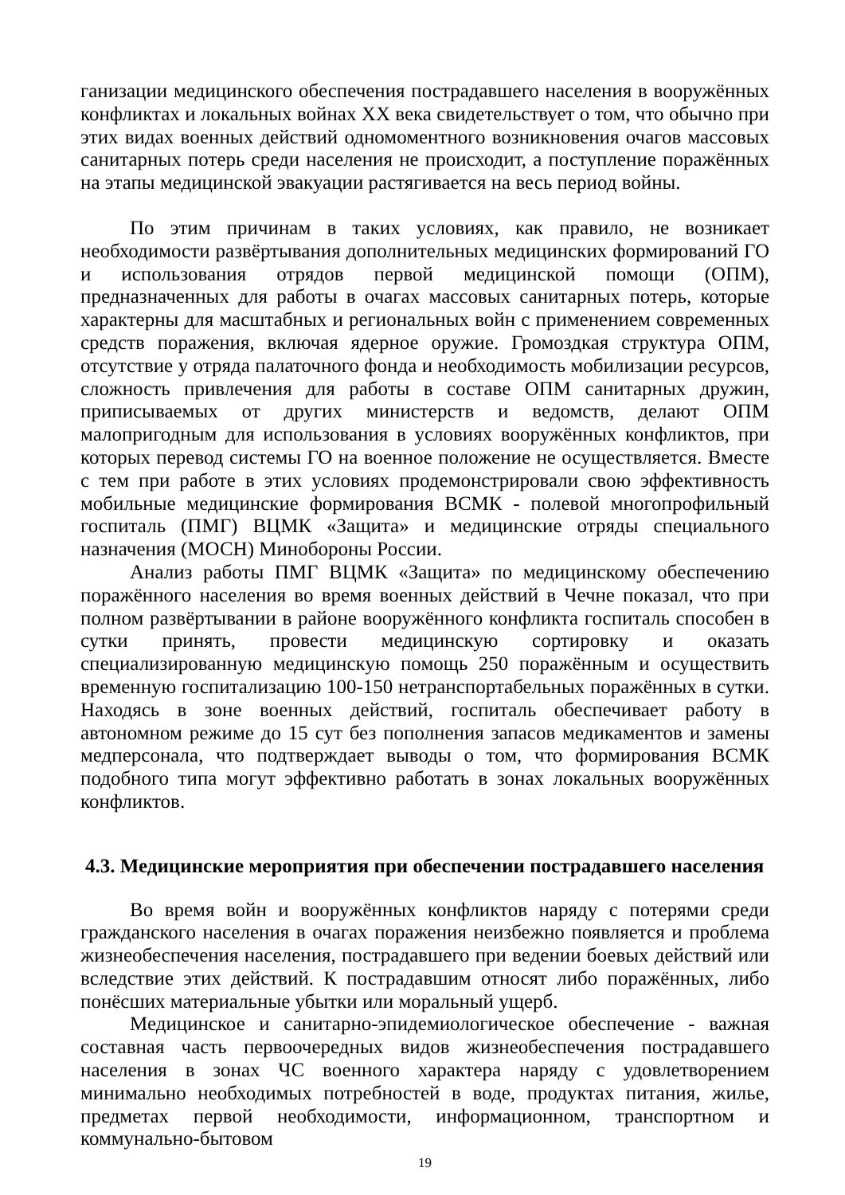ганизации медицинского обеспечения пострадавшего населения в вооружённых конфликтах и локальных войнах XX века свидетельствует о том, что обычно при этих видах военных действий одномоментного возникновения очагов массовых санитарных потерь среди населения не происходит, а поступление поражённых на этапы медицинской эвакуации растягивается на весь период войны.
По этим причинам в таких условиях, как правило, не возникает необходимости развёртывания дополнительных медицинских формирований ГО и использования отрядов первой медицинской помощи (ОПМ), предназначенных для работы в очагах массовых санитарных потерь, которые характерны для масштабных и региональных войн с применением современных средств поражения, включая ядерное оружие. Громоздкая структура ОПМ, отсутствие у отряда палаточного фонда и необходимость мобилизации ресурсов, сложность привлечения для работы в составе ОПМ санитарных дружин, приписываемых от других министерств и ведомств, делают ОПМ малопригодным для использования в условиях вооружённых конфликтов, при которых перевод системы ГО на военное положение не осуществляется. Вместе с тем при работе в этих условиях продемонстрировали свою эффективность мобильные медицинские формирования ВСМК - полевой многопрофильный госпиталь (ПМГ) ВЦМК «Защита» и медицинские отряды специального назначения (МОСН) Минобороны России.
Анализ работы ПМГ ВЦМК «Защита» по медицинскому обеспечению поражённого населения во время военных действий в Чечне показал, что при полном развёртывании в районе вооружённого конфликта госпиталь способен в сутки принять, провести медицинскую сортировку и оказать специализированную медицинскую помощь 250 поражённым и осуществить временную госпитализацию 100-150 нетранспортабельных поражённых в сутки. Находясь в зоне военных действий, госпиталь обеспечивает работу в автономном режиме до 15 сут без пополнения запасов медикаментов и замены медперсонала, что подтверждает выводы о том, что формирования ВСМК подобного типа могут эффективно работать в зонах локальных вооружённых конфликтов.
4.3. Медицинские мероприятия при обеспечении пострадавшего населения
Во время войн и вооружённых конфликтов наряду с потерями среди гражданского населения в очагах поражения неизбежно появляется и проблема жизнеобеспечения населения, пострадавшего при ведении боевых действий или вследствие этих действий. К пострадавшим относят либо поражённых, либо понёсших материальные убытки или моральный ущерб.
Медицинское и санитарно-эпидемиологическое обеспечение - важная составная часть первоочередных видов жизнеобеспечения пострадавшего населения в зонах ЧС военного характера наряду с удовлетворением минимально необходимых потребностей в воде, продуктах питания, жилье, предметах первой необходимости, информационном, транспортном и коммунально-бытовом
19